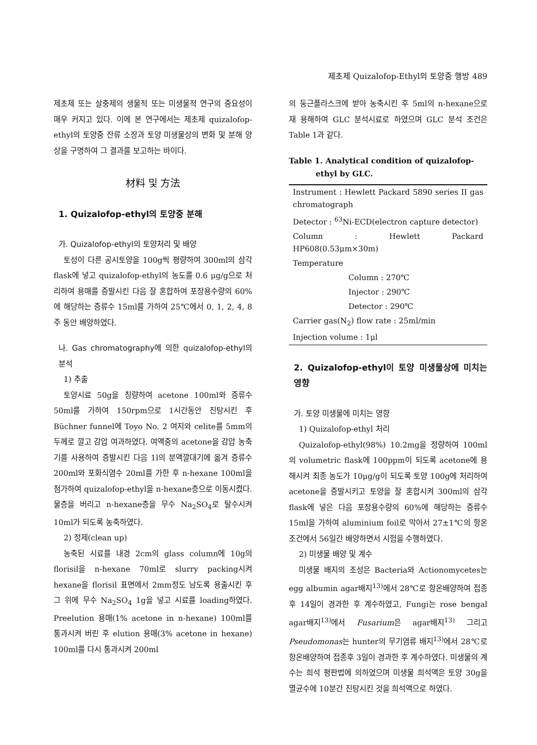제초제 Quizalofop-Ethyl의 토양중 행방 489
제초제 또는 살충제의 생물적 또는 미생물적 연구의 중요성이 매우 커지고 있다. 이에 본 연구에서는 제초제 quizalofop-ethyl의 토양중 잔류 소장과 토양 미생물상의 변화 및 분해 양상을 구명하여 그 결과를 보고하는 바이다.
材料 및 方法
1. Quizalofop-ethyl의 토양중 분해
가. Quizalofop-ethyl의 토양처리 및 배양
토성이 다른 공시토양을 100g씩 평량하여 300ml의 삼각 flask에 넣고 quizalofop-ethyl의 농도를 0.6 μg/g으로 처리하여 용매를 증발시킨 다음 잘 혼합하여 포장용수량의 60%에 해당하는 증류수 15ml를 가하여 25℃에서 0, 1, 2, 4, 8주 동안 배양하였다.
나. Gas chromatography에 의한 quizalofop-ethyl의 분석
1) 추출
토양시료 50g을 칭량하여 acetone 100ml와 증류수 50ml를 가하여 150rpm으로 1시간동안 진탕시킨 후 Büchner funnel에 Toyo No. 2 여지와 celite를 5mm의 두께로 깔고 감압 여과하였다. 여액중의 acetone을 감압 농축기를 사용하여 증발시킨 다음 1l의 분액깔대기에 옮겨 증류수 200ml와 포화식염수 20ml를 가한 후 n-hexane 100ml을 첨가하여 quizalofop-ethyl을 n-hexane층으로 이동시켰다. 물층을 버리고 n-hexane층을 무수 Na<sub>2</sub>SO<sub>4</sub>로 탈수시켜 10ml가 되도록 농축하였다.
2) 정제(clean up)
농축된 시료를 내경 2cm의 glass column에 10g의 florisil을 n-hexane 70ml로 slurry packing시켜 hexane을 florisil 표면에서 2mm정도 남도록 용출시킨 후 그 위에 무수 Na<sub>2</sub>SO<sub>4</sub> 1g을 넣고 시료를 loading하였다. Preelution 용매(1% acetone in n-hexane) 100ml를 통과시켜 버린 후 elution 용매(3% acetone in hexane) 100ml를 다시 통과시켜 200ml
의 둥근플라스크에 받아 농축시킨 후 5ml의 n-hexane으로 재 용해하여 GLC 분석시료로 하였으며 GLC 분석 조건은 Table 1과 같다.
Table 1. Analytical condition of quizalofop-
ethyl by GLC.
| Instrument : Hewlett Packard 5890 series II gas chromatograph |
| Detector : <sup>63</sup>Ni-ECD(electron capture detector) |
| Column : Hewlett Packard HP608(0.53μm×30m) |
| Temperature |
| Column : 270℃ |
| Injector : 290℃ |
| Detector : 290℃ |
| Carrier gas(N<sub>2</sub>) flow rate : 25ml/min |
| Injection volume : 1μl |
2. Quizalofop-ethyl이 토양 미생물상에 미치는 영향
가. 토양 미생물에 미치는 영향
1) Quizalofop-ethyl 처리
Quizalofop-ethyl(98%) 10.2mg을 정량하여 100ml의 volumetric flask에 100ppm이 되도록 acetone에 용해시켜 최종 농도가 10μg/g이 되도록 토양 100g에 처리하여 acetone을 증발시키고 토양을 잘 혼합시켜 300ml의 삼각flask에 넣은 다음 포장용수량의 60%에 해당하는 증류수 15ml을 가하여 aluminium foil로 막아서 27±1℃의 항온 조건에서 56일간 배양하면서 시험을 수행하였다.
2) 미생물 배양 및 계수
미생물 배지의 조성은 Bacteria와 Actionomycetes는 egg albumin agar배지<sup>13)</sup>에서 28℃로 항온배양하여 접종후 14일이 경과한 후 계수하였고, Fungi는 rose bengal agar배지<sup>13)</sup>에서 Fusarium은 agar배지<sup>13)</sup> 그리고 Pseudomonas는 hunter의 무기염류 배지<sup>13)</sup>에서 28℃로 항온배양하여 접종후 3일이 경과한 후 계수하였다. 미생물의 계수는 희석 평판법에 의하였으며 미생물 희석액은 토양 30g을 멸균수에 10분간 진탕시킨 것을 희석액으로 하였다.